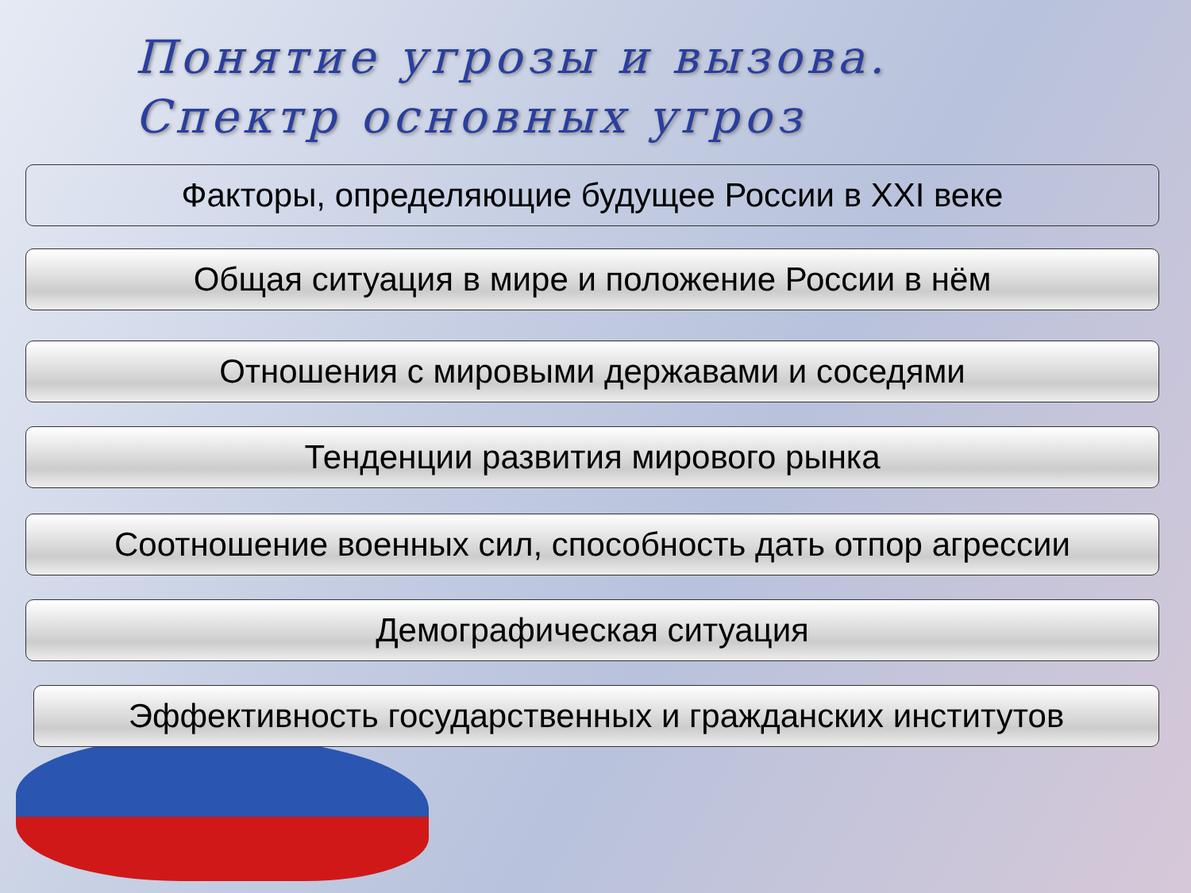Понятие угрозы и вызова.
Спектр основных угроз
Факторы, определяющие будущее России в XXI веке
Общая ситуация в мире и положение России в нём
Отношения с мировыми державами и соседями
Тенденции развития мирового рынка
Соотношение военных сил, способность дать отпор агрессии
Демографическая ситуация
Эффективность государственных и гражданских институтов